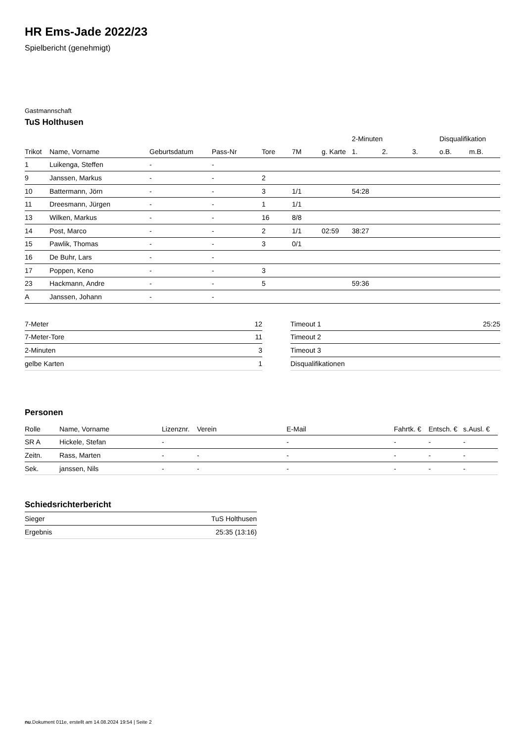HR Ems-Jade 2022/23
Spielbericht (genehmigt)
Gastmannschaft
TuS Holthusen
| | | | | | | | 2-Minuten | | | Disqualifikation | |
| --- | --- | --- | --- | --- | --- | --- | --- | --- | --- | --- | --- |
| Trikot | Name, Vorname | Geburtsdatum | Pass-Nr | Tore | 7M | g. Karte | 1. | 2. | 3. | o.B. | m.B. |
| 1 | Luikenga, Steffen | - | - | | | | | | | | |
| 9 | Janssen, Markus | - | - | 2 | | | | | | | |
| 10 | Battermann, Jörn | - | - | 3 | 1/1 | | 54:28 | | | | |
| 11 | Dreesmann, Jürgen | - | - | 1 | 1/1 | | | | | | |
| 13 | Wilken, Markus | - | - | 16 | 8/8 | | | | | | |
| 14 | Post, Marco | - | - | 2 | 1/1 | 02:59 | 38:27 | | | | |
| 15 | Pawlik, Thomas | - | - | 3 | 0/1 | | | | | | |
| 16 | De Buhr, Lars | - | - | | | | | | | | |
| 17 | Poppen, Keno | - | - | 3 | | | | | | | |
| 23 | Hackmann, Andre | - | - | 5 | | | 59:36 | | | | |
| A | Janssen, Johann | - | - | | | | | | | | |
| 7-Meter | 12 |
| 7-Meter-Tore | 11 |
| 2-Minuten | 3 |
| gelbe Karten | 1 |
| Timeout 1 | 25:25 |
| Timeout 2 | |
| Timeout 3 | |
| Disqualifikationen | |
Personen
| Rolle | Name, Vorname | Lizenznr. | Verein | E-Mail | Fahrtk. € | Entsch. € | s.Ausl. € |
| --- | --- | --- | --- | --- | --- | --- | --- |
| SR A | Hickele, Stefan | - | | - | - | - | - |
| Zeitn. | Rass, Marten | - | - | - | - | - | - |
| Sek. | janssen, Nils | - | - | - | - | - | - |
Schiedsrichterbericht
| Sieger | TuS Holthusen |
| Ergebnis | 25:35 (13:16) |
nu.Dokument 011e, erstellt am 14.08.2024 19:54 | Seite 2